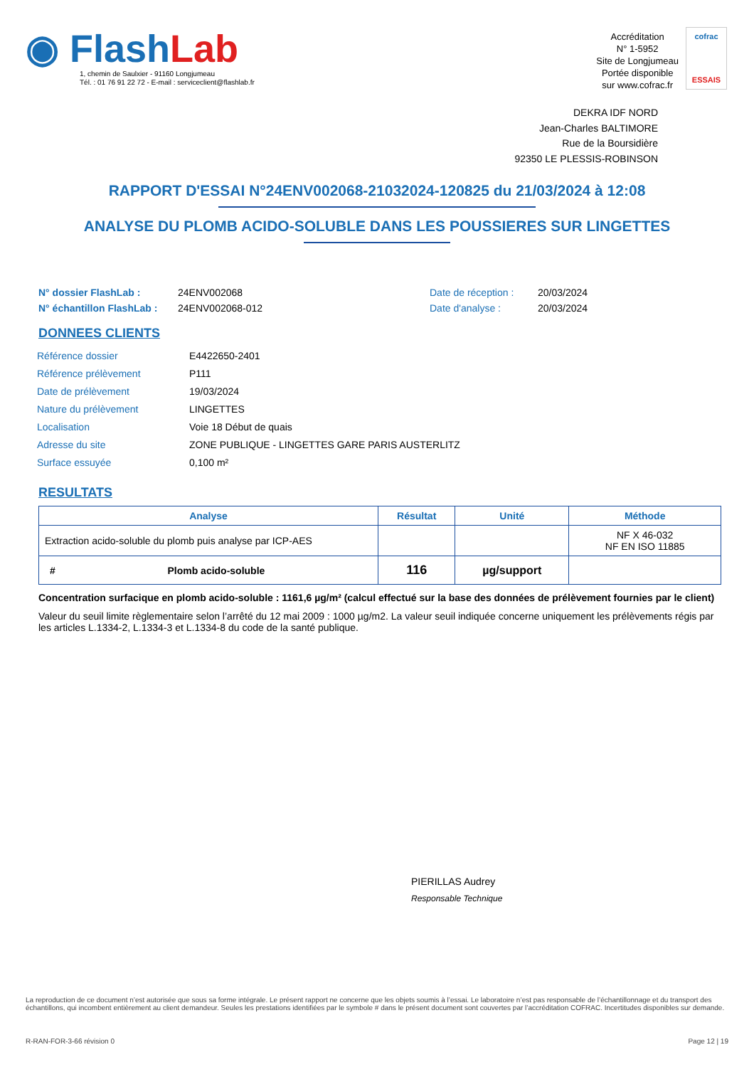◉ Flash Lab
1, chemin de Saulxier - 91160 Longjumeau
Tél. : 01 76 91 22 72 - E-mail : serviceclient@flashlab.fr
Accréditation
N° 1-5952
Site de Longjumeau
Portée disponible
sur www.cofrac.fr
cofrac
ESSAIS
DEKRA IDF NORD
Jean-Charles BALTIMORE
Rue de la Boursidière
92350 LE PLESSIS-ROBINSON
RAPPORT D'ESSAI N°24ENV002068-21032024-120825 du 21/03/2024 à 12:08
ANALYSE DU PLOMB ACIDO-SOLUBLE DANS LES POUSSIERES SUR LINGETTES
N° dossier FlashLab :
N° échantillon FlashLab :
24ENV002068
24ENV002068-012
Date de réception :
Date d'analyse :
20/03/2024
20/03/2024
DONNEES CLIENTS
| Référence dossier | E4422650-2401 |
| Référence prélèvement | P111 |
| Date de prélèvement | 19/03/2024 |
| Nature du prélèvement | LINGETTES |
| Localisation | Voie 18 Début de quais |
| Adresse du site | ZONE PUBLIQUE - LINGETTES GARE PARIS AUSTERLITZ |
| Surface essuyée | 0,100 m² |
RESULTATS
| Analyse | Résultat | Unité | Méthode |
| --- | --- | --- | --- |
| Extraction acido-soluble du plomb puis analyse par ICP-AES | | | NF X 46-032 NF EN ISO 11885 |
| # Plomb acido-soluble | 116 | µg/support | |
Concentration surfacique en plomb acido-soluble : 1161,6 µg/m² (calcul effectué sur la base des données de prélèvement fournies par le client)
Valeur du seuil limite règlementaire selon l’arrêté du 12 mai 2009 : 1000 µg/m2. La valeur seuil indiquée concerne uniquement les prélèvements régis par les articles L.1334-2, L.1334-3 et L.1334-8 du code de la santé publique.
PIERILLAS Audrey
Responsable Technique
La reproduction de ce document n’est autorisée que sous sa forme intégrale. Le présent rapport ne concerne que les objets soumis à l’essai. Le laboratoire n’est pas responsable de l’échantillonnage et du transport des échantillons, qui incombent entièrement au client demandeur. Seules les prestations identifiées par le symbole # dans le présent document sont couvertes par l’accréditation COFRAC. Incertitudes disponibles sur demande.
R-RAN-FOR-3-66 révision 0 Page 12 | 19